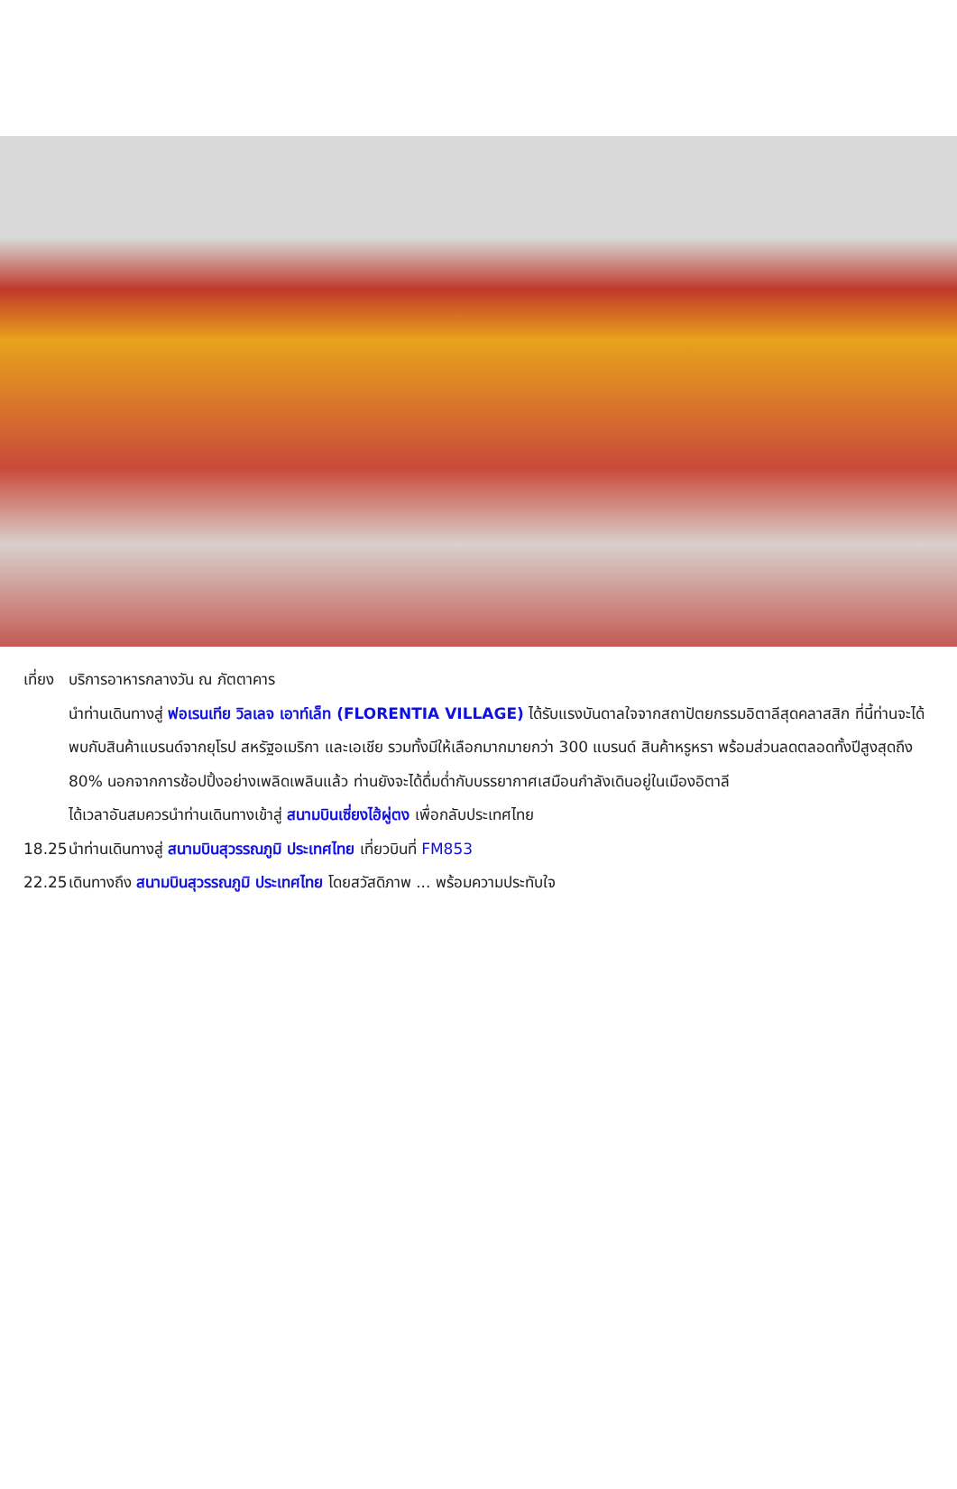เที่ยง บริการอาหารกลางวัน ณ ภัตตาคาร
นำท่านเดินทางสู่ ฟอเรนเทีย วิลเลจ เอาท์เล็ท (FLORENTIA VILLAGE) ได้รับแรงบันดาลใจจากสถาปัตยกรรมอิตาลีสุดคลาสสิก ที่นี้ท่านจะได้พบกับสินค้าแบรนด์จากยุโรป สหรัฐอเมริกา และเอเชีย รวมทั้งมีให้เลือกมากมายกว่า 300 แบรนด์ สินค้าหรูหรา พร้อมส่วนลดตลอดทั้งปีสูงสุดถึง 80% นอกจากการช้อปปิ้งอย่างเพลิดเพลินแล้ว ท่านยังจะได้ดื่มด่ำกับบรรยากาศเสมือนกำลังเดินอยู่ในเมืองอิตาลี
ได้เวลาอันสมควรนำท่านเดินทางเข้าสู่ สนามบินเซี่ยงไฮ้ผู่ตง เพื่อกลับประเทศไทย
18.25 นำท่านเดินทางสู่ สนามบินสุวรรณภูมิ ประเทศไทย เที่ยวบินที่ FM853
22.25 เดินทางถึง สนามบินสุวรรณภูมิ ประเทศไทย โดยสวัสดิภาพ ... พร้อมความประทับใจ